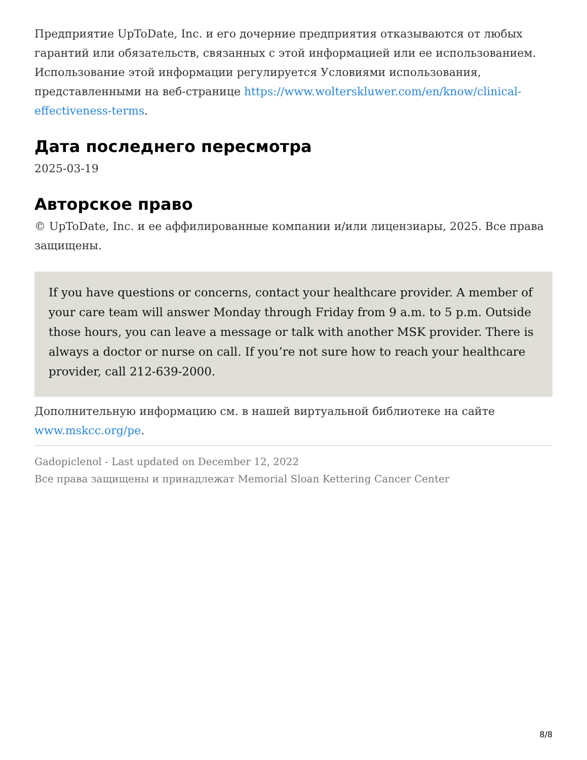Предприятие UpToDate, Inc. и его дочерние предприятия отказываются от любых гарантий или обязательств, связанных с этой информацией или ее использованием. Использование этой информации регулируется Условиями использования, представленными на веб-странице https://www.wolterskluwer.com/en/know/clinical-effectiveness-terms.
Дата последнего пересмотра
2025-03-19
Авторское право
© UpToDate, Inc. и ее аффилированные компании и/или лицензиары, 2025. Все права защищены.
If you have questions or concerns, contact your healthcare provider. A member of your care team will answer Monday through Friday from 9 a.m. to 5 p.m. Outside those hours, you can leave a message or talk with another MSK provider. There is always a doctor or nurse on call. If you’re not sure how to reach your healthcare provider, call 212-639-2000.
Дополнительную информацию см. в нашей виртуальной библиотеке на сайте www.mskcc.org/pe.
Gadopiclenol - Last updated on December 12, 2022
Все права защищены и принадлежат Memorial Sloan Kettering Cancer Center
8/8